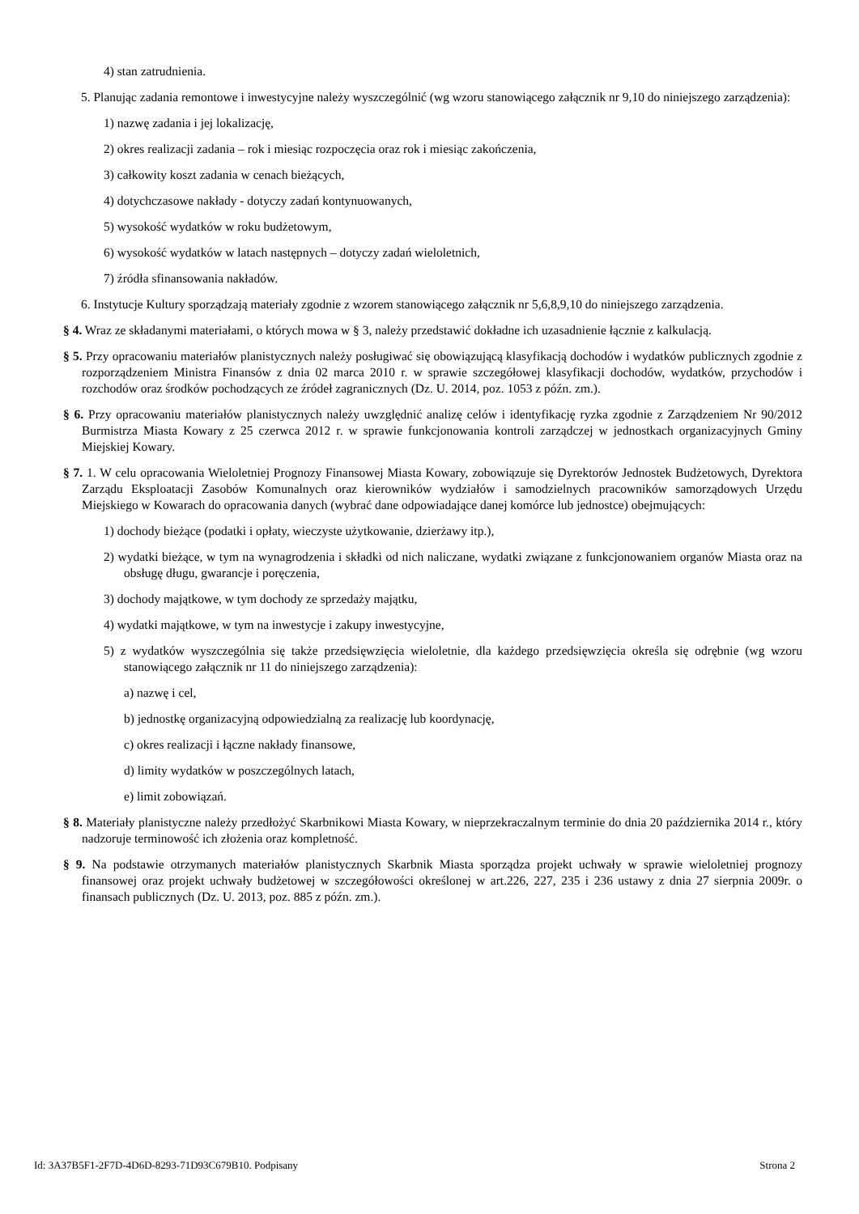4) stan zatrudnienia.
5. Planując zadania remontowe i inwestycyjne należy wyszczególnić (wg wzoru stanowiącego załącznik nr 9,10 do niniejszego zarządzenia):
1) nazwę zadania i jej lokalizację,
2) okres realizacji zadania – rok i miesiąc rozpoczęcia oraz rok i miesiąc zakończenia,
3) całkowity koszt zadania w cenach bieżących,
4) dotychczasowe nakłady - dotyczy zadań kontynuowanych,
5) wysokość wydatków w roku budżetowym,
6) wysokość wydatków w latach następnych – dotyczy zadań wieloletnich,
7) źródła sfinansowania nakładów.
6. Instytucje Kultury sporządzają materiały zgodnie z wzorem stanowiącego załącznik nr 5,6,8,9,10 do niniejszego zarządzenia.
§ 4. Wraz ze składanymi materiałami, o których mowa w § 3, należy przedstawić dokładne ich uzasadnienie łącznie z kalkulacją.
§ 5. Przy opracowaniu materiałów planistycznych należy posługiwać się obowiązującą klasyfikacją dochodów i wydatków publicznych zgodnie z rozporządzeniem Ministra Finansów z dnia 02 marca 2010 r. w sprawie szczegółowej klasyfikacji dochodów, wydatków, przychodów i rozchodów oraz środków pochodzących ze źródeł zagranicznych (Dz. U. 2014, poz. 1053 z późn. zm.).
§ 6. Przy opracowaniu materiałów planistycznych należy uwzględnić analizę celów i identyfikację ryzka zgodnie z Zarządzeniem Nr 90/2012 Burmistrza Miasta Kowary z 25 czerwca 2012 r. w sprawie funkcjonowania kontroli zarządczej w jednostkach organizacyjnych Gminy Miejskiej Kowary.
§ 7. 1. W celu opracowania Wieloletniej Prognozy Finansowej Miasta Kowary, zobowiązuje się Dyrektorów Jednostek Budżetowych, Dyrektora Zarządu Eksploatacji Zasobów Komunalnych oraz kierowników wydziałów i samodzielnych pracowników samorządowych Urzędu Miejskiego w Kowarach do opracowania danych (wybrać dane odpowiadające danej komórce lub jednostce) obejmujących:
1) dochody bieżące (podatki i opłaty, wieczyste użytkowanie, dzierżawy itp.),
2) wydatki bieżące, w tym na wynagrodzenia i składki od nich naliczane, wydatki związane z funkcjonowaniem organów Miasta oraz na obsługę długu, gwarancje i poręczenia,
3) dochody majątkowe, w tym dochody ze sprzedaży majątku,
4) wydatki majątkowe, w tym na inwestycje i zakupy inwestycyjne,
5) z wydatków wyszczególnia się także przedsięwzięcia wieloletnie, dla każdego przedsięwzięcia określa się odrębnie (wg wzoru stanowiącego załącznik nr 11 do niniejszego zarządzenia):
a) nazwę i cel,
b) jednostkę organizacyjną odpowiedzialną za realizację lub koordynację,
c) okres realizacji i łączne nakłady finansowe,
d) limity wydatków w poszczególnych latach,
e) limit zobowiązań.
§ 8. Materiały planistyczne należy przedłożyć Skarbnikowi Miasta Kowary, w nieprzekraczalnym terminie do dnia 20 października 2014 r., który nadzoruje terminowość ich złożenia oraz kompletność.
§ 9. Na podstawie otrzymanych materiałów planistycznych Skarbnik Miasta sporządza projekt uchwały w sprawie wieloletniej prognozy finansowej oraz projekt uchwały budżetowej w szczegółowości określonej w art.226, 227, 235 i 236 ustawy z dnia 27 sierpnia 2009r. o finansach publicznych (Dz. U. 2013, poz. 885 z późn. zm.).
Id: 3A37B5F1-2F7D-4D6D-8293-71D93C679B10. Podpisany Strona 2